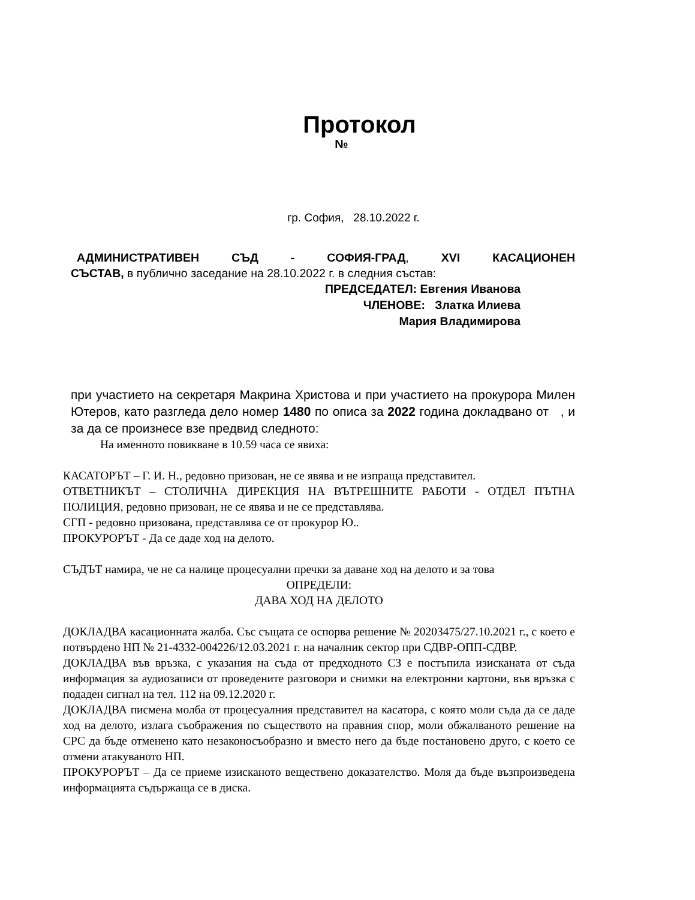Протокол
№
гр. София, 28.10.2022 г.
АДМИНИСТРАТИВЕН СЪД - СОФИЯ-ГРАД, XVI КАСАЦИОНЕН
СЪСТАВ, в публично заседание на 28.10.2022 г. в следния състав:
ПРЕДСЕДАТЕЛ: Евгения Иванова
ЧЛЕНОВЕ: Златка Илиева
Мария Владимирова
при участието на секретаря Макрина Христова и при участието на прокурора Милен Ютеров, като разгледа дело номер 1480 по описа за 2022 година докладвано от , и за да се произнесе взе предвид следното:
На именното повикване в 10.59 часа се явиха:
КАСАТОРЪТ – Г. И. Н., редовно призован, не се явява и не изпраща представител.
ОТВЕТНИКЪТ – СТОЛИЧНА ДИРЕКЦИЯ НА ВЪТРЕШНИТЕ РАБОТИ - ОТДЕЛ ПЪТНА ПОЛИЦИЯ, редовно призован, не се явява и не се представлява.
СГП - редовно призована, представлява се от прокурор Ю..
ПРОКУРОРЪТ - Да се даде ход на делото.
СЪДЪТ намира, че не са налице процесуални пречки за даване ход на делото и за това
ОПРЕДЕЛИ:
ДАВА ХОД НА ДЕЛОТО
ДОКЛАДВА касационната жалба. Със същата се оспорва решение № 20203475/27.10.2021 г., с което е потвърдено НП № 21-4332-004226/12.03.2021 г. на началник сектор при СДВР-ОПП-СДВР.
ДОКЛАДВА във връзка, с указания на съда от предходното СЗ е постъпила изисканата от съда информация за аудиозаписи от проведените разговори и снимки на електронни картони, във връзка с подаден сигнал на тел. 112 на 09.12.2020 г.
ДОКЛАДВА писмена молба от процесуалния представител на касатора, с която моли съда да се даде ход на делото, излага съображения по съществото на правния спор, моли обжалваното решение на СРС да бъде отменено като незаконосъобразно и вместо него да бъде постановено друго, с което се отмени атакуваното НП.
ПРОКУРОРЪТ – Да се приеме изисканото веществено доказателство. Моля да бъде възпроизведена информацията съдържаща се в диска.